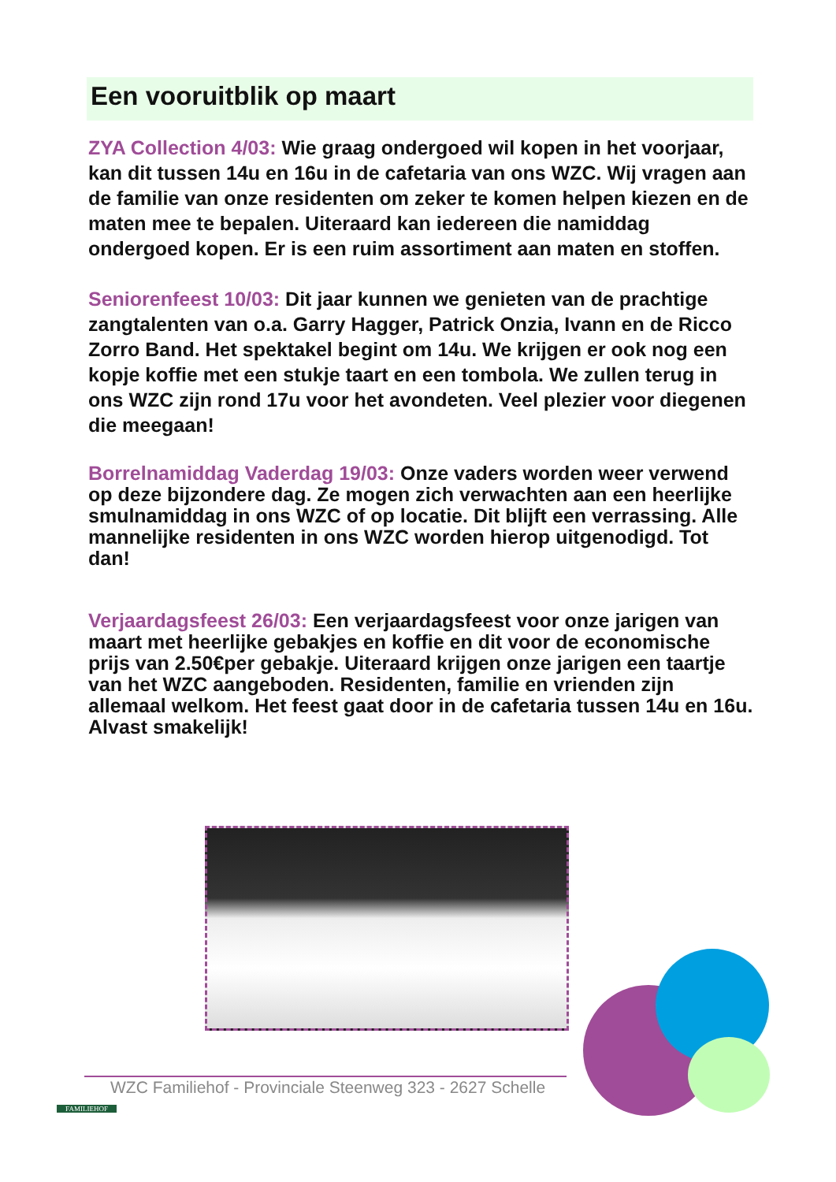Een vooruitblik op maart
ZYA Collection 4/03: Wie graag ondergoed wil kopen in het voorjaar, kan dit tussen 14u en 16u in de cafetaria van ons WZC. Wij vragen aan de familie van onze residenten om zeker te komen helpen kiezen en de maten mee te bepalen. Uiteraard kan iedereen die namiddag ondergoed kopen. Er is een ruim assortiment aan maten en stoffen.
Seniorenfeest 10/03: Dit jaar kunnen we genieten van de prachtige zangtalenten van o.a. Garry Hagger, Patrick Onzia, Ivann en de Ricco Zorro Band. Het spektakel begint om 14u. We krijgen er ook nog een kopje koffie met een stukje taart en een tombola. We zullen terug in ons WZC zijn rond 17u voor het avondeten. Veel plezier voor diegenen die meegaan!
Borrelnamiddag Vaderdag 19/03: Onze vaders worden weer verwend op deze bijzondere dag. Ze mogen zich verwachten aan een heerlijke smulnamiddag in ons WZC of op locatie. Dit blijft een verrassing. Alle mannelijke residenten in ons WZC worden hierop uitgenodigd. Tot dan!
Verjaardagsfeest 26/03: Een verjaardagsfeest voor onze jarigen van maart met heerlijke gebakjes en koffie en dit voor de economische prijs van 2.50€per gebakje. Uiteraard krijgen onze jarigen een taartje van het WZC aangeboden. Residenten, familie en vrienden zijn allemaal welkom. Het feest gaat door in de cafetaria tussen 14u en 16u. Alvast smakelijk!
WZC Familiehof - Provinciale Steenweg 323 - 2627 Schelle
FAMILIEHOF